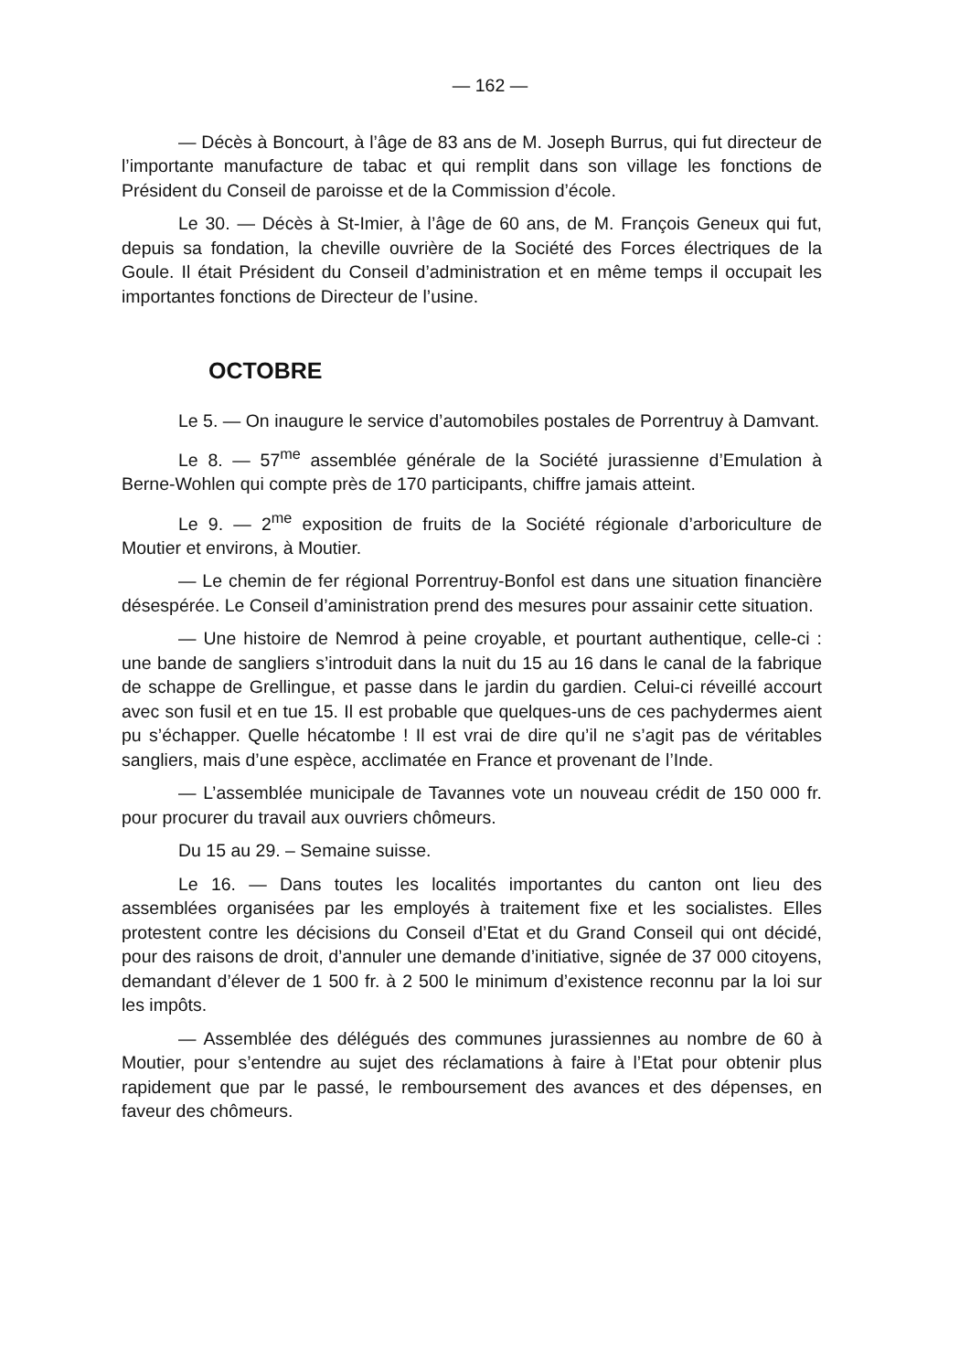— 162 —
— Décès à Boncourt, à l’âge de 83 ans de M. Joseph Burrus, qui fut directeur de l’importante manufacture de tabac et qui remplit dans son village les fonctions de Président du Conseil de paroisse et de la Commission d’école.
Le 30. — Décès à St-Imier, à l’âge de 60 ans, de M. François Geneux qui fut, depuis sa fondation, la cheville ouvrière de la Société des Forces électriques de la Goule. Il était Président du Conseil d’administration et en même temps il occupait les importantes fonctions de Directeur de l’usine.
OCTOBRE
Le 5. — On inaugure le service d’automobiles postales de Porrentruy à Damvant.
Le 8. — 57<sup>me</sup> assemblée générale de la Société jurassienne d’Emulation à Berne-Wohlen qui compte près de 170 participants, chiffre jamais atteint.
Le 9. — 2<sup>me</sup> exposition de fruits de la Société régionale d’arboriculture de Moutier et environs, à Moutier.
— Le chemin de fer régional Porrentruy-Bonfol est dans une situation financière désespérée. Le Conseil d’aministration prend des mesures pour assainir cette situation.
— Une histoire de Nemrod à peine croyable, et pourtant authentique, celle-ci : une bande de sangliers s’introduit dans la nuit du 15 au 16 dans le canal de la fabrique de schappe de Grellingue, et passe dans le jardin du gardien. Celui-ci réveillé accourt avec son fusil et en tue 15. Il est probable que quelques-uns de ces pachydermes aient pu s’échapper. Quelle hécatombe ! Il est vrai de dire qu’il ne s’agit pas de véritables sangliers, mais d’une espèce, acclimatée en France et provenant de l’Inde.
— L’assemblée municipale de Tavannes vote un nouveau crédit de 150 000 fr. pour procurer du travail aux ouvriers chômeurs.
Du 15 au 29. – Semaine suisse.
Le 16. — Dans toutes les localités importantes du canton ont lieu des assemblées organisées par les employés à traitement fixe et les socialistes. Elles protestent contre les décisions du Conseil d’Etat et du Grand Conseil qui ont décidé, pour des raisons de droit, d’annuler une demande d’initiative, signée de 37 000 citoyens, demandant d’élever de 1 500 fr. à 2 500 le minimum d’existence reconnu par la loi sur les impôts.
— Assemblée des délégués des communes jurassiennes au nombre de 60 à Moutier, pour s’entendre au sujet des réclamations à faire à l’Etat pour obtenir plus rapidement que par le passé, le remboursement des avances et des dépenses, en faveur des chômeurs.